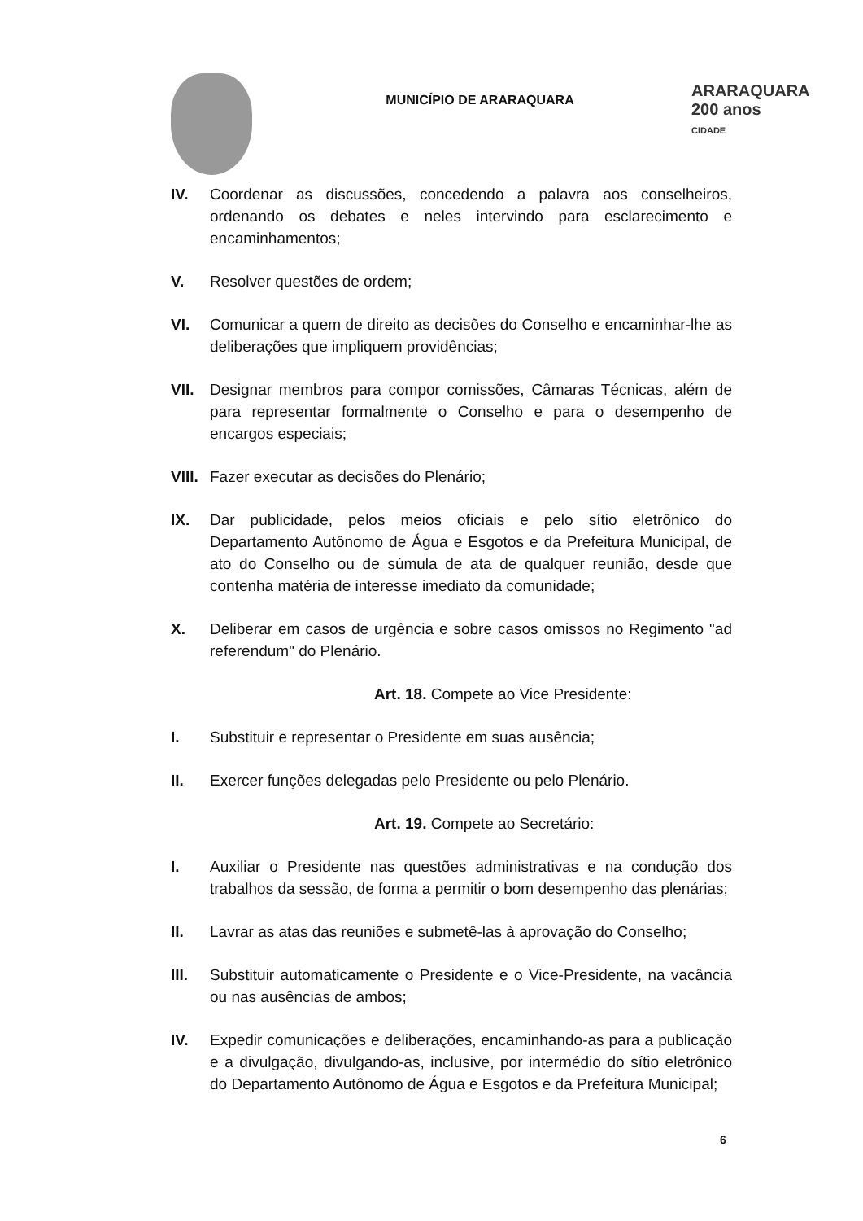MUNICÍPIO DE ARARAQUARA
ARARAQUARA
200 anos
CIDADE
IV. Coordenar as discussões, concedendo a palavra aos conselheiros, ordenando os debates e neles intervindo para esclarecimento e encaminhamentos;
V. Resolver questões de ordem;
VI. Comunicar a quem de direito as decisões do Conselho e encaminhar-lhe as deliberações que impliquem providências;
VII. Designar membros para compor comissões, Câmaras Técnicas, além de para representar formalmente o Conselho e para o desempenho de encargos especiais;
VIII.
Fazer executar as decisões do Plenário;
IX. Dar publicidade, pelos meios oficiais e pelo sítio eletrônico do Departamento Autônomo de Água e Esgotos e da Prefeitura Municipal, de ato do Conselho ou de súmula de ata de qualquer reunião, desde que contenha matéria de interesse imediato da comunidade;
X. Deliberar em casos de urgência e sobre casos omissos no Regimento "ad referendum" do Plenário.
Art. 18. Compete ao Vice Presidente:
I. Substituir e representar o Presidente em suas ausência;
II. Exercer funções delegadas pelo Presidente ou pelo Plenário.
Art. 19. Compete ao Secretário:
I. Auxiliar o Presidente nas questões administrativas e na condução dos trabalhos da sessão, de forma a permitir o bom desempenho das plenárias;
II. Lavrar as atas das reuniões e submetê-las à aprovação do Conselho;
III. Substituir automaticamente o Presidente e o Vice-Presidente, na vacância ou nas ausências de ambos;
IV. Expedir comunicações e deliberações, encaminhando-as para a publicação e a divulgação, divulgando-as, inclusive, por intermédio do sítio eletrônico do Departamento Autônomo de Água e Esgotos e da Prefeitura Municipal;
6